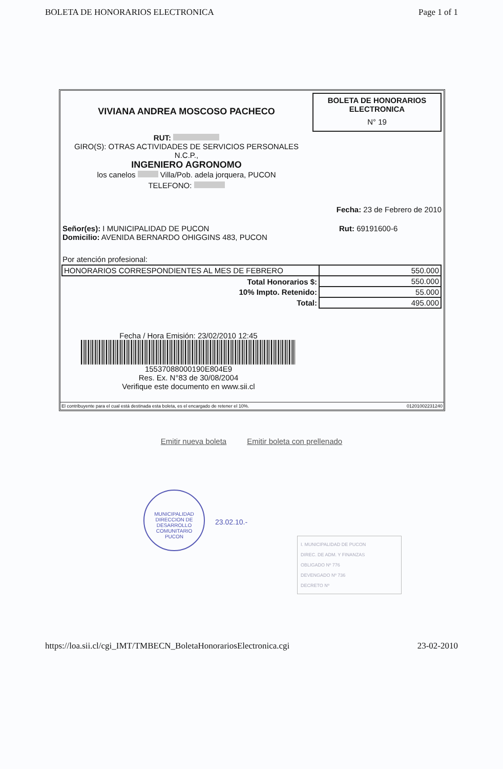BOLETA DE HONORARIOS ELECTRONICA Page 1 of 1
VIVIANA ANDREA MOSCOSO PACHECO
RUT:
GIRO(S): OTRAS ACTIVIDADES DE SERVICIOS PERSONALES
N.C.P.,
INGENIERO AGRONOMO
los canelos Villa/Pob. adela jorquera, PUCON
TELEFONO:
BOLETA DE HONORARIOS
ELECTRONICA
N° 19
Fecha: 23 de Febrero de 2010
Señor(es): I MUNICIPALIDAD DE PUCON
Domicilio: AVENIDA BERNARDO OHIGGINS 483, PUCON
Rut: 69191600-6
Por atención profesional:
| HONORARIOS CORRESPONDIENTES AL MES DE FEBRERO | 550.000 |
| Total Honorarios $: | 550.000 |
| 10% Impto. Retenido: | 55.000 |
| Total: | 495.000 |
Fecha / Hora Emisión: 23/02/2010 12:45
15537088000190E804E9
Res. Ex. N°83 de 30/08/2004
Verifique este documento en www.sii.cl
El contribuyente para el cual está destinada esta boleta, es el encargado de retener el 10%. 01201002231240
Emitir nueva boleta Emitir boleta con prellenado
MUNICIPALIDAD
DIRECCION DE
DESARROLLO
COMUNITARIO
PUCON
23.02.10.-
I. MUNICIPALIDAD DE PUCON
DIREC. DE ADM. Y FINANZAS
OBLIGADO Nº 776
DEVENGADO Nº 736
DECRETO Nº
https://loa.sii.cl/cgi_IMT/TMBECN_BoletaHonorariosElectronica.cgi 23-02-2010